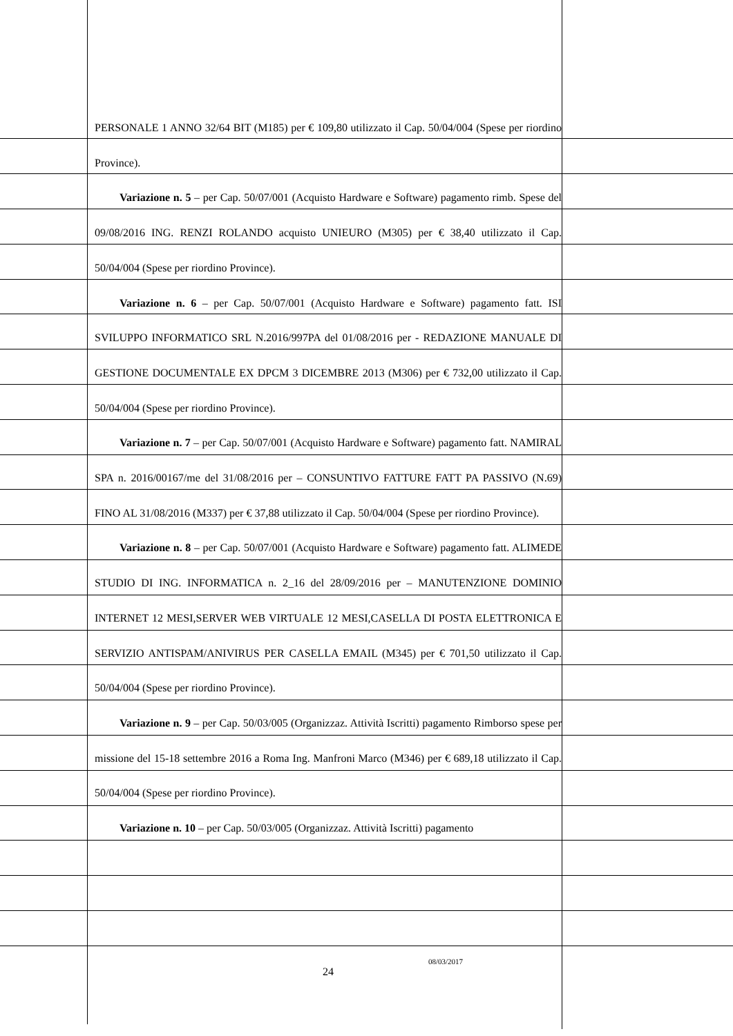PERSONALE 1 ANNO 32/64 BIT (M185) per € 109,80 utilizzato il Cap. 50/04/004 (Spese per riordino Province).
Variazione n. 5 – per Cap. 50/07/001 (Acquisto Hardware e Software) pagamento rimb. Spese del 09/08/2016 ING. RENZI ROLANDO acquisto UNIEURO (M305) per € 38,40 utilizzato il Cap. 50/04/004 (Spese per riordino Province).
Variazione n. 6 – per Cap. 50/07/001 (Acquisto Hardware e Software) pagamento fatt. ISI SVILUPPO INFORMATICO SRL N.2016/997PA del 01/08/2016 per - REDAZIONE MANUALE DI GESTIONE DOCUMENTALE EX DPCM 3 DICEMBRE 2013 (M306) per € 732,00 utilizzato il Cap. 50/04/004 (Spese per riordino Province).
Variazione n. 7 – per Cap. 50/07/001 (Acquisto Hardware e Software) pagamento fatt. NAMIRAL SPA n. 2016/00167/me del 31/08/2016 per – CONSUNTIVO FATTURE FATT PA PASSIVO (N.69) FINO AL 31/08/2016 (M337) per € 37,88 utilizzato il Cap. 50/04/004 (Spese per riordino Province).
Variazione n. 8 – per Cap. 50/07/001 (Acquisto Hardware e Software) pagamento fatt. ALIMEDE STUDIO DI ING. INFORMATICA n. 2_16 del 28/09/2016 per – MANUTENZIONE DOMINIO INTERNET 12 MESI,SERVER WEB VIRTUALE 12 MESI,CASELLA DI POSTA ELETTRONICA E SERVIZIO ANTISPAM/ANIVIRUS PER CASELLA EMAIL (M345) per € 701,50 utilizzato il Cap. 50/04/004 (Spese per riordino Province).
Variazione n. 9 – per Cap. 50/03/005 (Organizzaz. Attività Iscritti) pagamento Rimborso spese per missione del 15-18 settembre 2016 a Roma Ing. Manfroni Marco (M346) per € 689,18 utilizzato il Cap. 50/04/004 (Spese per riordino Province).
Variazione n. 10 – per Cap. 50/03/005 (Organizzaz. Attività Iscritti) pagamento
08/03/2017
24